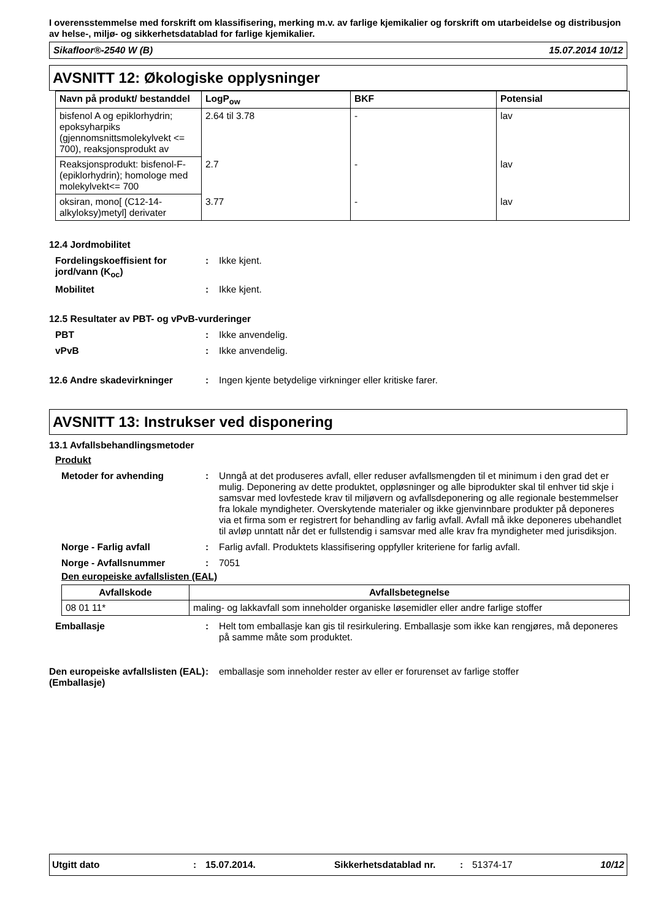I overensstemmelse med forskrift om klassifisering, merking m.v. av farlige kjemikalier og forskrift om utarbeidelse og distribusjon av helse-, miljø- og sikkerhetsdatablad for farlige kjemikalier.
Sikafloor®-2540 W (B) 15.07.2014 10/12
AVSNITT 12: Økologiske opplysninger
| Navn på produkt/ bestanddel | LogP<sub>ow</sub> | BKF | Potensial |
| --- | --- | --- | --- |
| bisfenol A og epiklorhydrin; epoksyharpiks (gjennomsnittsmolekylvekt <= 700), reaksjonsprodukt av | 2.64 til 3.78 | - | lav |
| Reaksjonsprodukt: bisfenol-F-(epiklorhydrin); homologe med molekylvekt<= 700 | 2.7 | - | lav |
| oksiran, mono[ (C12-14-alkyloksy)metyl] derivater | 3.77 | - | lav |
12.4 Jordmobilitet
Fordelingskoeffisient for jord/vann (K<sub>oc</sub>)
: Ikke kjent.
Mobilitet : Ikke kjent.
12.5 Resultater av PBT- og vPvB-vurderinger
PBT : Ikke anvendelig.
vPvB : Ikke anvendelig.
12.6 Andre skadevirkninger : Ingen kjente betydelige virkninger eller kritiske farer.
AVSNITT 13: Instrukser ved disponering
13.1 Avfallsbehandlingsmetoder
Produkt
Metoder for avhending : Unngå at det produseres avfall, eller reduser avfallsmengden til et minimum i den grad det er mulig. Deponering av dette produktet, oppløsninger og alle biprodukter skal til enhver tid skje i samsvar med lovfestede krav til miljøvern og avfallsdeponering og alle regionale bestemmelser fra lokale myndigheter. Overskytende materialer og ikke gjenvinnbare produkter på deponeres via et firma som er registrert for behandling av farlig avfall. Avfall må ikke deponeres ubehandlet til avløp unntatt når det er fullstendig i samsvar med alle krav fra myndigheter med jurisdiksjon.
Norge - Farlig avfall : Farlig avfall. Produktets klassifisering oppfyller kriteriene for farlig avfall.
Norge - Avfallsnummer : 7051
Den europeiske avfallslisten (EAL)
| Avfallskode | Avfallsbetegnelse |
| --- | --- |
| 08 01 11* | maling- og lakkavfall som inneholder organiske løsemidler eller andre farlige stoffer |
Emballasje : Helt tom emballasje kan gis til resirkulering. Emballasje som ikke kan rengjøres, må deponeres på samme måte som produktet.
Den europeiske avfallslisten (EAL) (Emballasje)
: emballasje som inneholder rester av eller er forurenset av farlige stoffer
Utgitt dato: 15.07.2014. Sikkerhetsdatablad nr.: 51374-17 10/12